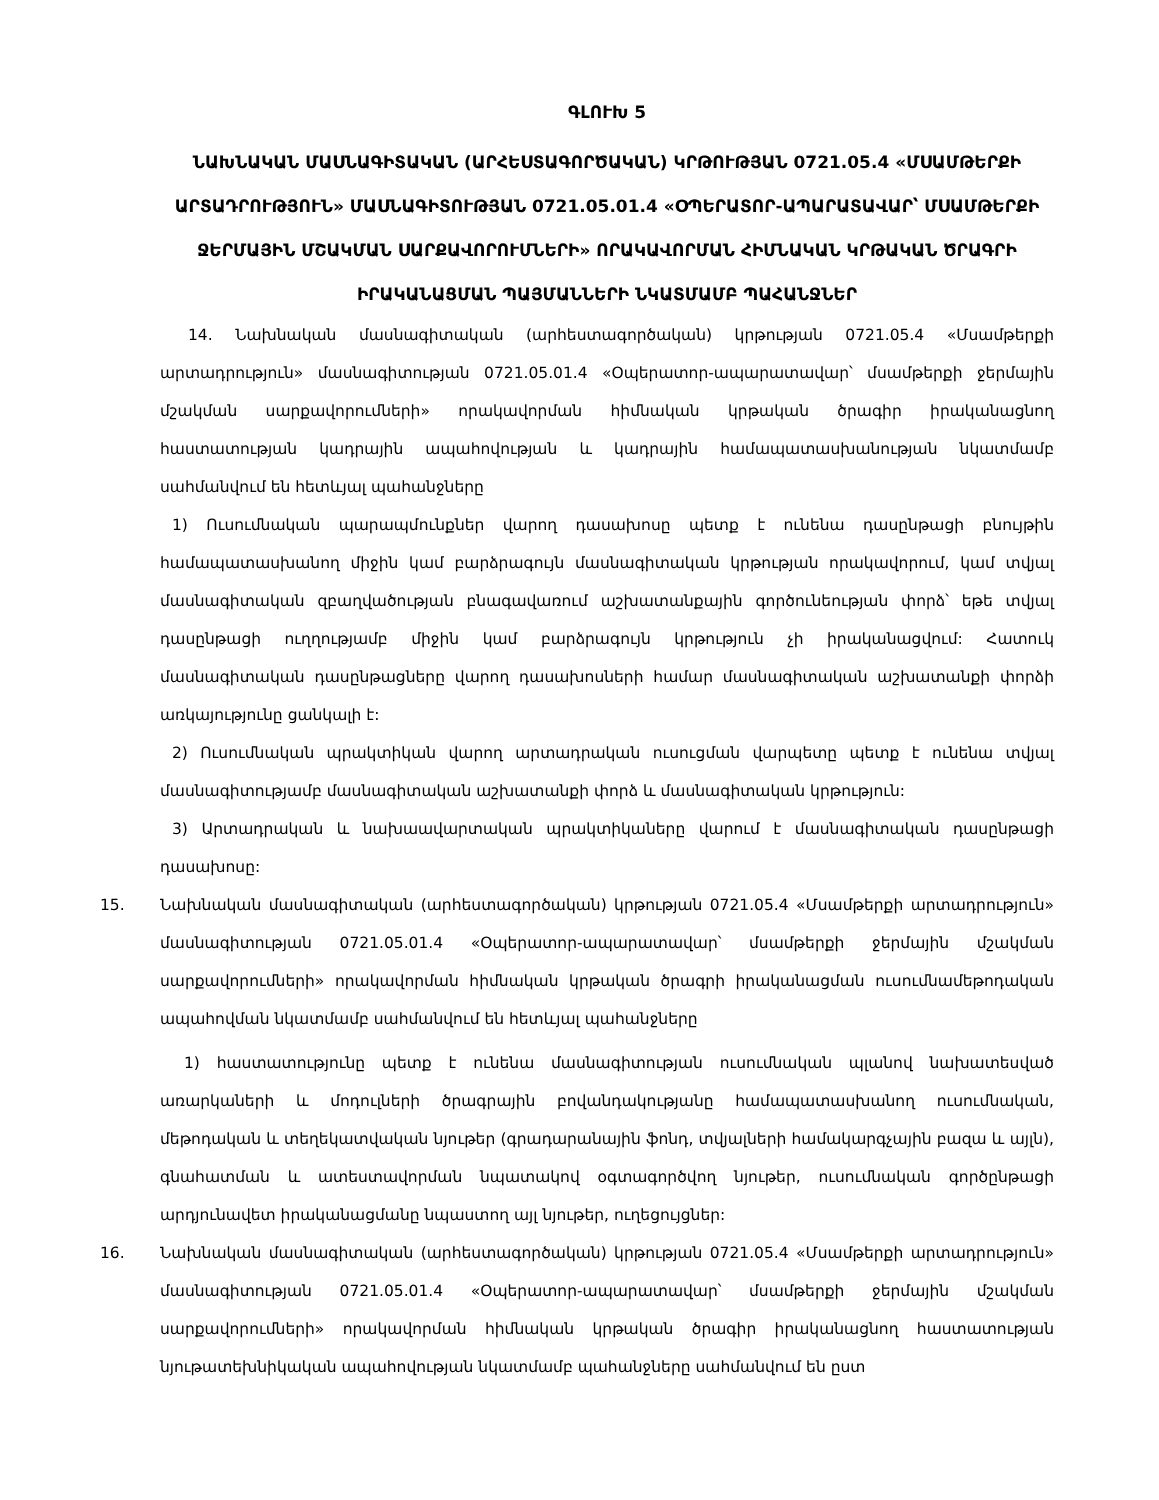ԳԼՈՒԽ 5
ՆԱԽՆԱԿԱՆ ՄԱՍՆԱԳԻՏԱԿԱՆ (ԱՐՀԵՍՏԱԳՈՐԾԱԿԱՆ) ԿՐԹՈՒԹՅԱՆ 0721.05.4 «ՄՍԱՄԹԵՐՔԻ ԱՐՏԱԴՐՈՒԹՅՈՒՆ» ՄԱՍՆԱԳԻՏՈՒԹՅԱՆ 0721.05.01.4 «ՕՊԵՐԱՏՈՐ-ԱՊԱՐԱՏԱՎԱՐ՝ ՄՍԱՄԹԵՐՔԻ ՋԵՐՄԱՅԻՆ ՄՇԱԿՄԱՆ ՍԱՐՔԱՎՈՐՈՒՄՆԵՐԻ» ՈՐԱԿԱՎՈՐՄԱՆ ՀԻՄՆԱԿԱՆ ԿՐԹԱԿԱՆ ԾՐԱԳՐԻ ԻՐԱԿԱՆԱՑՄԱՆ ՊԱՅՄԱՆՆԵՐԻ ՆԿԱՏՄԱՄԲ ՊԱՀԱՆՋՆԵՐ
14. Նախնական մասնագիտական (արհեստագործական) կրթության 0721.05.4 «Մսամթերքի արտադրություն» մասնագիտության 0721.05.01.4 «Օպերատոր-ապարատավար՝ մսամթերքի ջերմային մշակման սարքավորումների» որակավորման հիմնական կրթական ծրագիր իրականացնող հաստատության կադրային ապահովության և կադրային համապատասխանության նկատմամբ սահմանվում են հետևյալ պահանջները
1) Ուսումնական պարապմունքներ վարող դասախոսը պետք է ունենա դասընթացի բնույթին համապատասխանող միջին կամ բարձրագույն մասնագիտական կրթության որակավորում, կամ տվյալ մասնագիտական զբաղվածության բնագավառում աշխատանքային գործունեության փորձ՝ եթե տվյալ դասընթացի ուղղությամբ միջին կամ բարձրագույն կրթություն չի իրականացվում: Հատուկ մասնագիտական դասընթացները վարող դասախոսների համար մասնագիտական աշխատանքի փորձի առկայությունը ցանկալի է:
2) Ուսումնական պրակտիկան վարող արտադրական ուսուցման վարպետը պետք է ունենա տվյալ մասնագիտությամբ մասնագիտական աշխատանքի փորձ և մասնագիտական կրթություն:
3) Արտադրական և նախաավարտական պրակտիկաները վարում է մասնագիտական դասընթացի դասախոսը:
15. Նախնական մասնագիտական (արհեստագործական) կրթության 0721.05.4 «Մսամթերքի արտադրություն» մասնագիտության 0721.05.01.4 «Օպերատոր-ապարատավար՝ մսամթերքի ջերմային մշակման սարքավորումների» որակավորման հիմնական կրթական ծրագրի իրականացման ուսումնամեթոդական ապահովման նկատմամբ սահմանվում են հետևյալ պահանջները
1) հաստատությունը պետք է ունենա մասնագիտության ուսումնական պլանով նախատեսված առարկաների և մոդուլների ծրագրային բովանդակությանը համապատասխանող ուսումնական, մեթոդական և տեղեկատվական նյութեր (գրադարանային ֆոնդ, տվյալների համակարգչային բազա և այլն), գնահատման և ատեստավորման նպատակով օգտագործվող նյութեր, ուսումնական գործընթացի արդյունավետ իրականացմանը նպաստող այլ նյութեր, ուղեցույցներ:
16. Նախնական մասնագիտական (արհեստագործական) կրթության 0721.05.4 «Մսամթերքի արտադրություն» մասնագիտության 0721.05.01.4 «Օպերատոր-ապարատավար՝ մսամթերքի ջերմային մշակման սարքավորումների» որակավորման հիմնական կրթական ծրագիր իրականացնող հաստատության նյութատեխնիկական ապահովության նկատմամբ պահանջները սահմանվում են ըստ